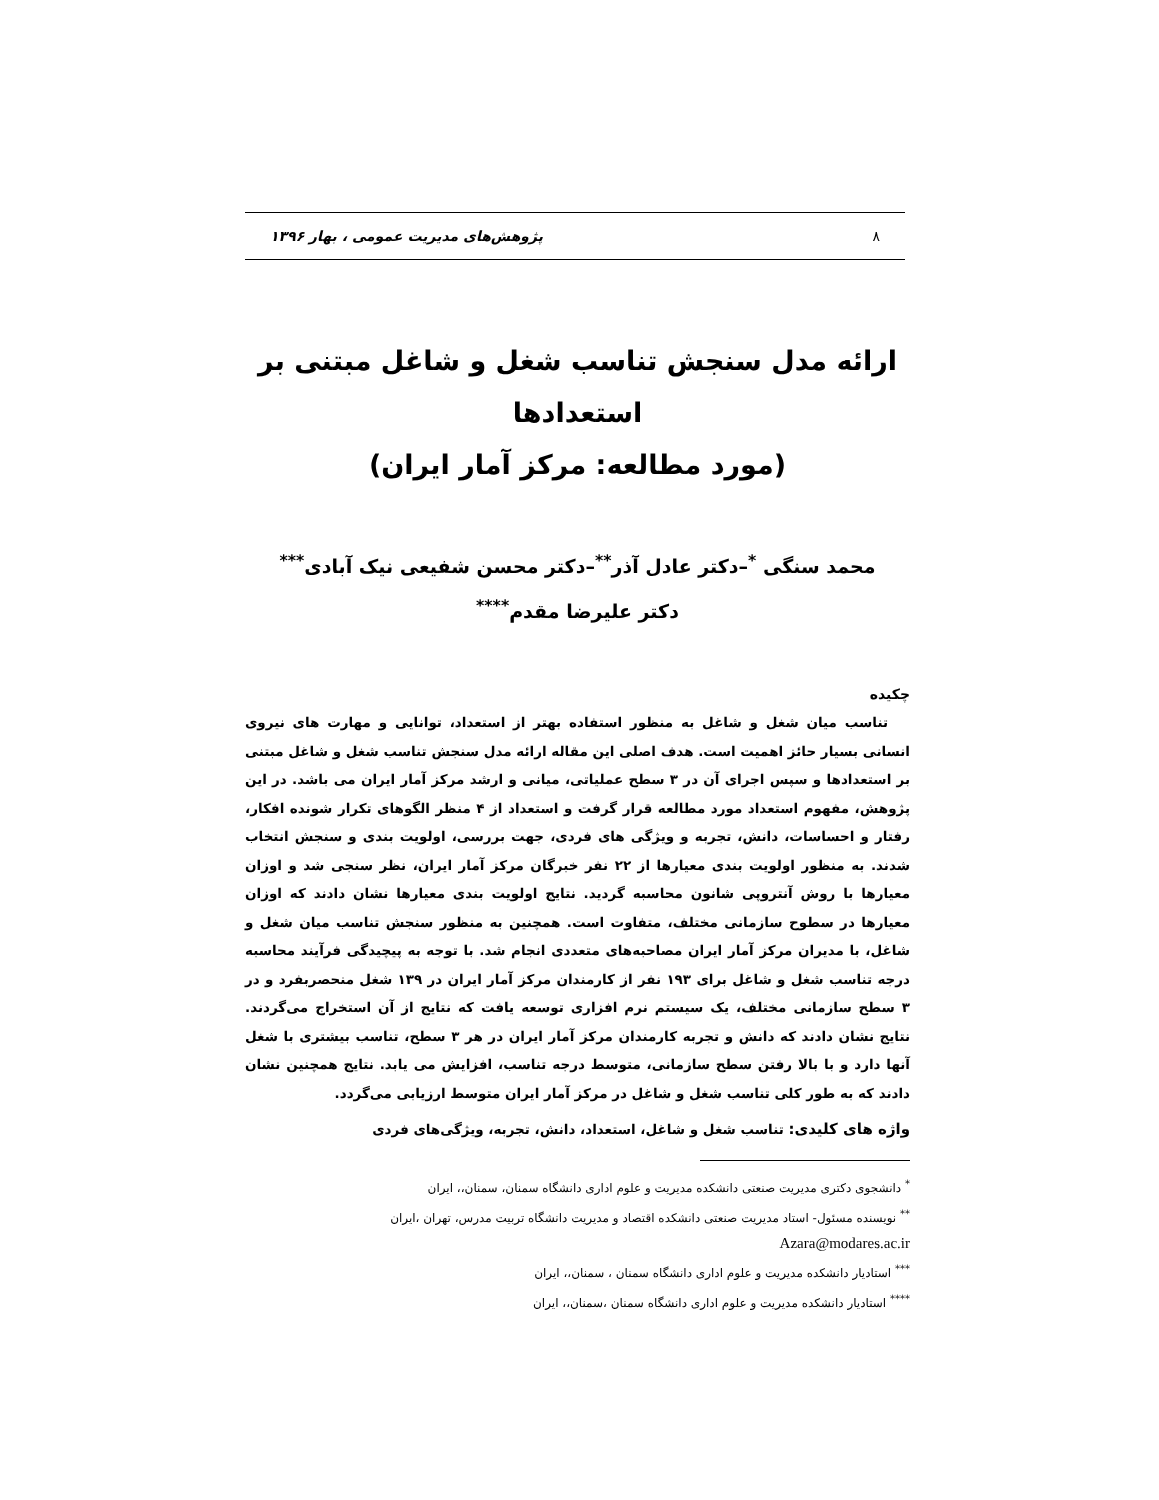٨ پژوهش‌های مدیریت عمومی ، بهار ۱۳۹۶
ارائه مدل سنجش تناسب شغل و شاغل مبتنی بر استعدادها
(مورد مطالعه: مرکز آمار ایران)
محمد سنگی <sup>*</sup>–دکتر عادل آذر<sup>**</sup>–دکتر محسن شفیعی نیک آبادی<sup>***</sup>
دکتر علیرضا مقدم<sup>****</sup>
چکیده
تناسب میان شغل و شاغل به منظور استفاده بهتر از استعداد، توانایی و مهارت های نیروی انسانی بسیار حائز اهمیت است. هدف اصلی این مقاله ارائه مدل سنجش تناسب شغل و شاغل مبتنی بر استعدادها و سپس اجرای آن در ۳ سطح عملیاتی، میانی و ارشد مرکز آمار ایران می باشد. در این پژوهش، مفهوم استعداد مورد مطالعه قرار گرفت و استعداد از ۴ منظر الگوهای تکرار شونده افکار، رفتار و احساسات، دانش، تجربه و ویژگی های فردی، جهت بررسی، اولویت بندی و سنجش انتخاب شدند. به منظور اولویت بندی معیارها از ۲۲ نفر خبرگان مرکز آمار ایران، نظر سنجی شد و اوزان معیارها با روش آنتروپی شانون محاسبه گردید. نتایج اولویت بندی معیارها نشان دادند که اوزان معیارها در سطوح سازمانی مختلف، متفاوت است. همچنین به منظور سنجش تناسب میان شغل و شاغل، با مدیران مرکز آمار ایران مصاحبه‌های متعددی انجام شد. با توجه به پیچیدگی فرآیند محاسبه درجه تناسب شغل و شاغل برای ۱۹۳ نفر از کارمندان مرکز آمار ایران در ۱۳۹ شغل منحصربفرد و در ۳ سطح سازمانی مختلف، یک سیستم نرم افزاری توسعه یافت که نتایج از آن استخراج می‌گردند. نتایج نشان دادند که دانش و تجربه کارمندان مرکز آمار ایران در هر ۳ سطح، تناسب بیشتری با شغل آنها دارد و با بالا رفتن سطح سازمانی، متوسط درجه تناسب، افزایش می یابد. نتایج همچنین نشان دادند که به طور کلی تناسب شغل و شاغل در مرکز آمار ایران متوسط ارزیابی می‌گردد.
واژه های کلیدی: تناسب شغل و شاغل، استعداد، دانش، تجربه، ویژگی‌های فردی
<sup>*</sup> دانشجوی دکتری مدیریت صنعتی دانشکده مدیریت و علوم اداری دانشگاه سمنان، سمنان،، ایران
<sup>**</sup> نویسنده مسئول- استاد مدیریت صنعتی دانشکده اقتصاد و مدیریت دانشگاه تربیت مدرس، تهران ،ایران
Azara@modares.ac.ir
<sup>***</sup> استادیار دانشکده مدیریت و علوم اداری دانشگاه سمنان ، سمنان،، ایران
<sup>****</sup> استادیار دانشکده مدیریت و علوم اداری دانشگاه سمنان ،سمنان،، ایران